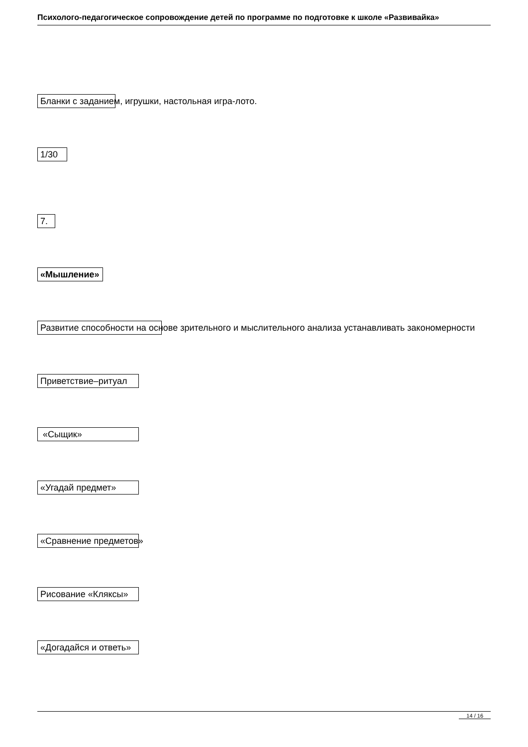Психолого-педагогическое сопровождение детей по программе по подготовке к школе «Развивайка»
Бланки с заданием, игрушки, настольная игра-лото.
1/30
7.
«Мышление»
Развитие способности на основе зрительного и мыслительного анализа устанавливать закономерности
Приветствие–ритуал
«Сыщик»
«Угадай предмет»
«Сравнение предметов»
Рисование «Кляксы»
«Догадайся и ответь»
14 / 16